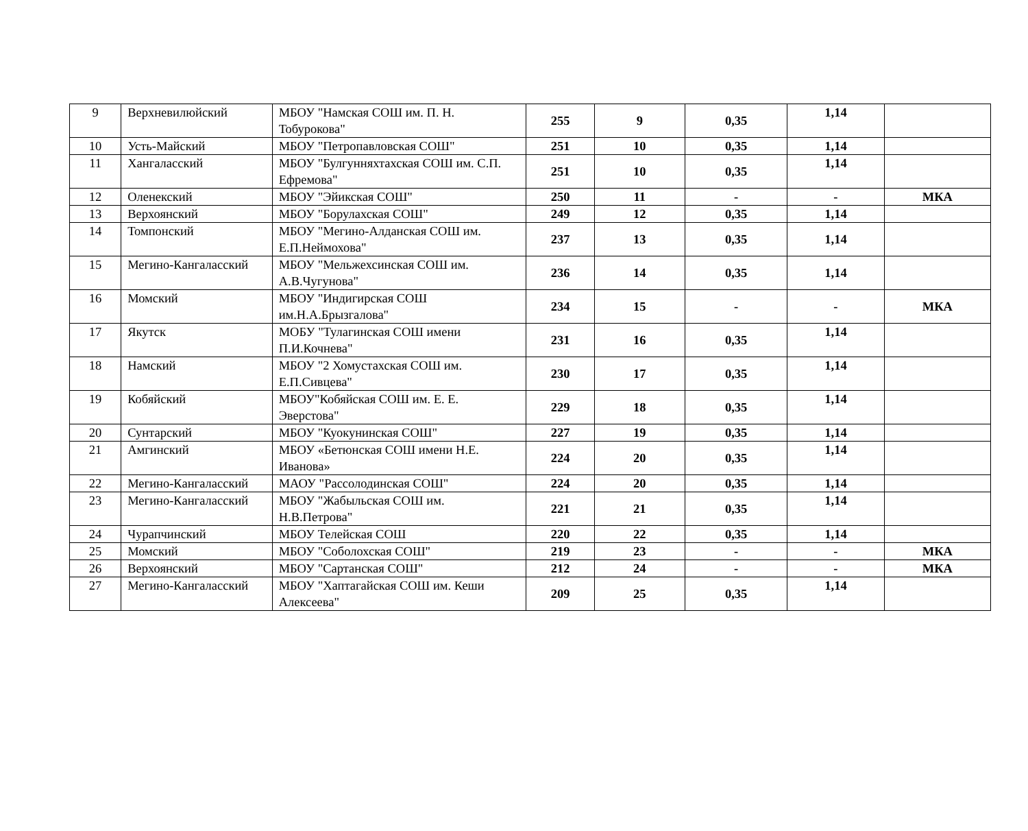| 9 | Верхневилюйский | МБОУ "Намская СОШ им. П. Н. Тобурокова" | 255 | 9 | 0,35 | 1,14 | |
| 10 | Усть-Майский | МБОУ "Петропавловская СОШ" | 251 | 10 | 0,35 | 1,14 | |
| 11 | Хангаласский | МБОУ "Булгунняхтахская СОШ им. С.П. Ефремова" | 251 | 10 | 0,35 | 1,14 | |
| 12 | Оленекский | МБОУ "Эйикская СОШ" | 250 | 11 | - | - | МКА |
| 13 | Верхоянский | МБОУ "Борулахская СОШ" | 249 | 12 | 0,35 | 1,14 | |
| 14 | Томпонский | МБОУ "Мегино-Алданская СОШ им. Е.П.Неймохова" | 237 | 13 | 0,35 | 1,14 | |
| 15 | Мегино-Кангаласский | МБОУ "Мельжехсинская СОШ им. А.В.Чугунова" | 236 | 14 | 0,35 | 1,14 | |
| 16 | Момский | МБОУ "Индигирская СОШ им.Н.А.Брызгалова" | 234 | 15 | - | - | МКА |
| 17 | Якутск | МОБУ "Тулагинская СОШ имени П.И.Кочнева" | 231 | 16 | 0,35 | 1,14 | |
| 18 | Намский | МБОУ "2 Хомустахская СОШ им. Е.П.Сивцева" | 230 | 17 | 0,35 | 1,14 | |
| 19 | Кобяйский | МБОУ"Кобяйская СОШ им. Е. Е. Эверстова" | 229 | 18 | 0,35 | 1,14 | |
| 20 | Сунтарский | МБОУ "Куокунинская СОШ" | 227 | 19 | 0,35 | 1,14 | |
| 21 | Амгинский | МБОУ «Бетюнская СОШ имени Н.Е. Иванова» | 224 | 20 | 0,35 | 1,14 | |
| 22 | Мегино-Кангаласский | МАОУ "Рассолодинская СОШ" | 224 | 20 | 0,35 | 1,14 | |
| 23 | Мегино-Кангаласский | МБОУ "Жабыльская СОШ им. Н.В.Петрова" | 221 | 21 | 0,35 | 1,14 | |
| 24 | Чурапчинский | МБОУ Телейская СОШ | 220 | 22 | 0,35 | 1,14 | |
| 25 | Момский | МБОУ "Соболохская СОШ" | 219 | 23 | - | - | МКА |
| 26 | Верхоянский | МБОУ "Сартанская СОШ" | 212 | 24 | - | - | МКА |
| 27 | Мегино-Кангаласский | МБОУ "Хаптагайская СОШ им. Кеши Алексеева" | 209 | 25 | 0,35 | 1,14 | |